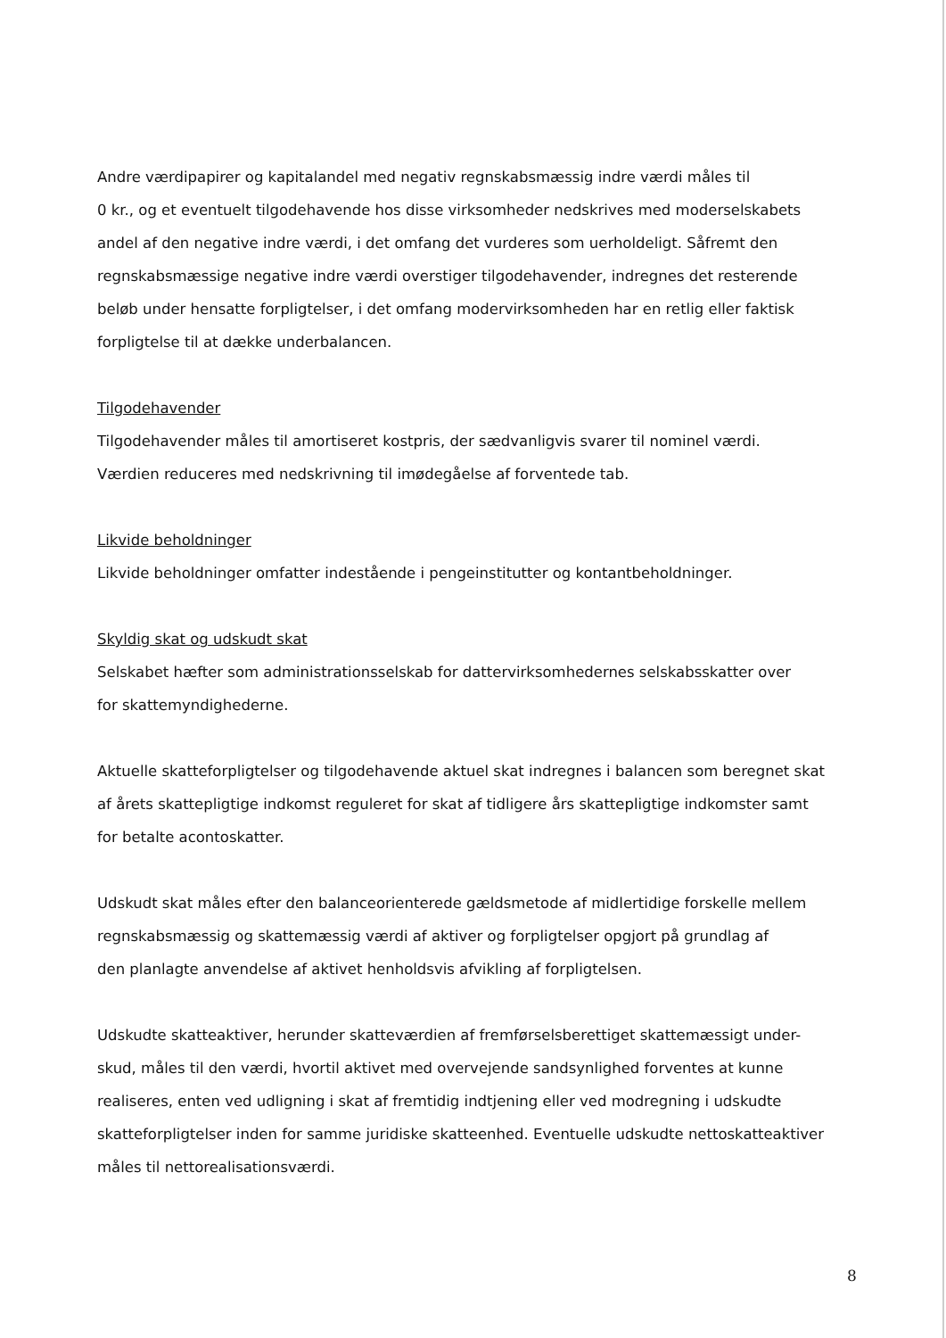Andre værdipapirer og kapitalandel med negativ regnskabsmæssig indre værdi måles til
0 kr., og et eventuelt tilgodehavende hos disse virksomheder nedskrives med moderselskabets
andel af den negative indre værdi, i det omfang det vurderes som uerholdeligt. Såfremt den
regnskabsmæssige negative indre værdi overstiger tilgodehavender, indregnes det resterende
beløb under hensatte forpligtelser, i det omfang modervirksomheden har en retlig eller faktisk
forpligtelse til at dække underbalancen.
Tilgodehavender
Tilgodehavender måles til amortiseret kostpris, der sædvanligvis svarer til nominel værdi.
Værdien reduceres med nedskrivning til imødegåelse af forventede tab.
Likvide beholdninger
Likvide beholdninger omfatter indestående i pengeinstitutter og kontantbeholdninger.
Skyldig skat og udskudt skat
Selskabet hæfter som administrationsselskab for dattervirksomhedernes selskabsskatter over
for skattemyndighederne.
Aktuelle skatteforpligtelser og tilgodehavende aktuel skat indregnes i balancen som beregnet skat
af årets skattepligtige indkomst reguleret for skat af tidligere års skattepligtige indkomster samt
for betalte acontoskatter.
Udskudt skat måles efter den balanceorienterede gældsmetode af midlertidige forskelle mellem
regnskabsmæssig og skattemæssig værdi af aktiver og forpligtelser opgjort på grundlag af
den planlagte anvendelse af aktivet henholdsvis afvikling af forpligtelsen.
Udskudte skatteaktiver, herunder skatteværdien af fremførselsberettiget skattemæssigt under-
skud, måles til den værdi, hvortil aktivet med overvejende sandsynlighed forventes at kunne
realiseres, enten ved udligning i skat af fremtidig indtjening eller ved modregning i udskudte
skatteforpligtelser inden for samme juridiske skatteenhed. Eventuelle udskudte nettoskatteaktiver
måles til nettorealisationsværdi.
8